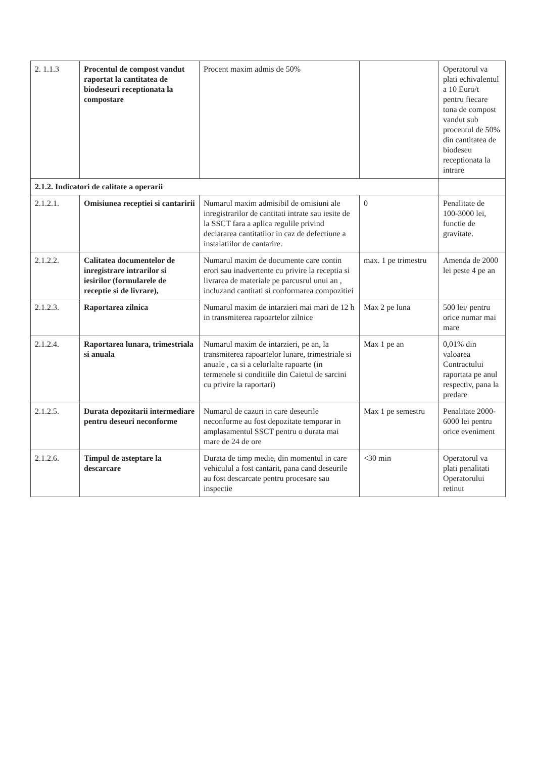| 2. 1.1.3 | Procentul de compost vandut raportat la cantitatea de biodeseuri receptionata la compostare | Procent maxim admis de 50% | | Operatorul va plati echivalentul a 10 Euro/t pentru fiecare tona de compost vandut sub procentul de 50% din cantitatea de biodeseu receptionata la intrare |
| 2.1.2. Indicatori de calitate a operarii | | | | |
| 2.1.2.1. | Omisiunea receptiei si cantaririi | Numarul maxim admisibil de omisiuni ale inregistrarilor de cantitati intrate sau iesite de la SSCT fara a aplica regulile privind declararea cantitatilor in caz de defectiune a instalatiilor de cantarire. | 0 | Penalitate de 100-3000 lei, functie de gravitate. |
| 2.1.2.2. | Calitatea documentelor de inregistrare intrarilor si iesirilor (formularele de receptie si de livrare), | Numarul maxim de documente care contin erori sau inadvertente cu privire la receptia si livrarea de materiale pe parcusrul unui an , incluzand cantitati si conformarea compozitiei | max. 1 pe trimestru | Amenda de 2000 lei peste 4 pe an |
| 2.1.2.3. | Raportarea zilnica | Numarul maxim de intarzieri mai mari de 12 h in transmiterea rapoartelor zilnice | Max 2 pe luna | 500 lei/ pentru orice numar mai mare |
| 2.1.2.4. | Raportarea lunara, trimestriala si anuala | Numarul maxim de intarzieri, pe an, la transmiterea rapoartelor lunare, trimestriale si anuale , ca si a celorlalte rapoarte (in termenele si conditiile din Caietul de sarcini cu privire la raportari) | Max 1 pe an | 0,01% din valoarea Contractului raportata pe anul respectiv, pana la predare |
| 2.1.2.5. | Durata depozitarii intermediare pentru deseuri neconforme | Numarul de cazuri in care deseurile neconforme au fost depozitate temporar in amplasamentul SSCT pentru o durata mai mare de 24 de ore | Max 1 pe semestru | Penalitate 2000-6000 lei pentru orice eveniment |
| 2.1.2.6. | Timpul de asteptare la descarcare | Durata de timp medie, din momentul in care vehiculul a fost cantarit, pana cand deseurile au fost descarcate pentru procesare sau inspectie | <30 min | Operatorul va plati penalitati Operatorului retinut |